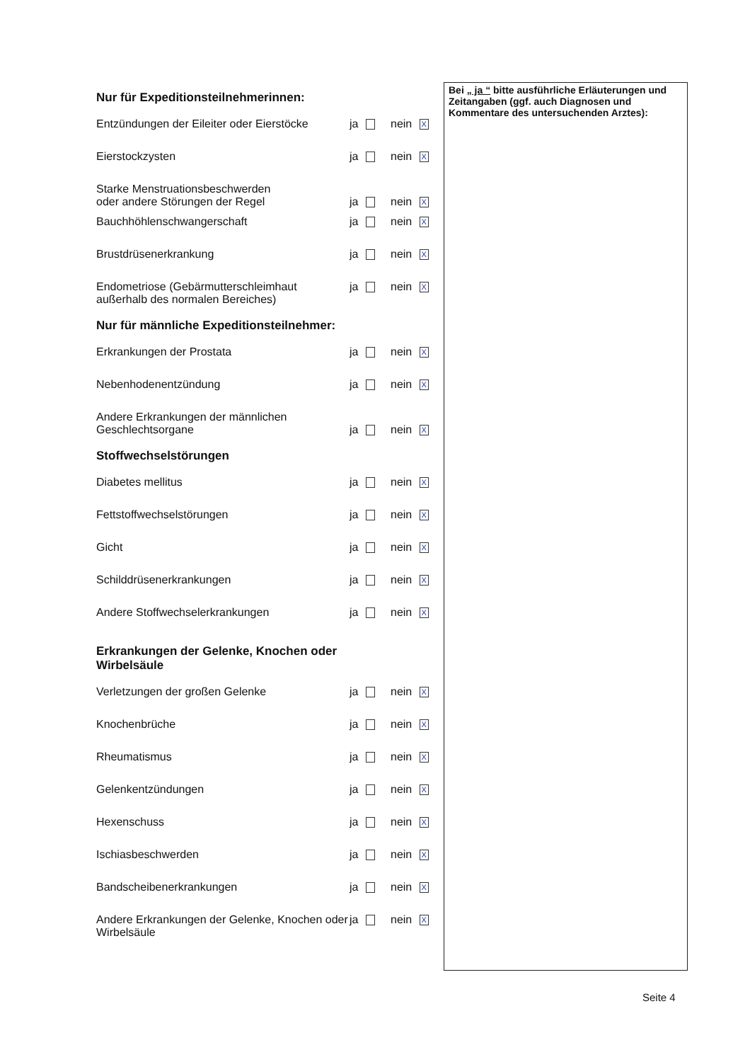Bei „ ja “ bitte ausführliche Erläuterungen und Zeitangaben (ggf. auch Diagnosen und Kommentare des untersuchenden Arztes):
Nur für Expeditionsteilnehmerinnen:
Entzündungen der Eileiter oder Eierstöcke
ja nein X
Eierstockzysten ja nein X
Starke Menstruationsbeschwerden
oder andere Störungen der Regel
ja
nein X
Bauchhöhlenschwangerschaft ja nein X
Brustdrüsenerkrankung ja nein X
Endometriose (Gebärmutterschleimhaut außerhalb des normalen Bereiches)
ja nein X
Nur für männliche Expeditionsteilnehmer:
Erkrankungen der Prostata ja nein X
Nebenhodenentzündung ja nein X
Andere Erkrankungen der männlichen
Geschlechtsorgane
ja
nein X
Stoffwechselstörungen
Diabetes mellitus ja nein X
Fettstoffwechselstörungen ja nein X
Gicht ja nein X
Schilddrüsenerkrankungen ja nein X
Andere Stoffwechselerkrankungen ja nein X
Erkrankungen der Gelenke, Knochen oder
Wirbelsäule
Verletzungen der großen Gelenke ja nein X
Knochenbrüche ja nein X
Rheumatismus ja nein X
Gelenkentzündungen ja nein X
Hexenschuss ja nein X
Ischiasbeschwerden ja nein X
Bandscheibenerkrankungen ja nein X
Andere Erkrankungen der Gelenke, Knochen oder Wirbelsäule
ja nein X
Seite 4